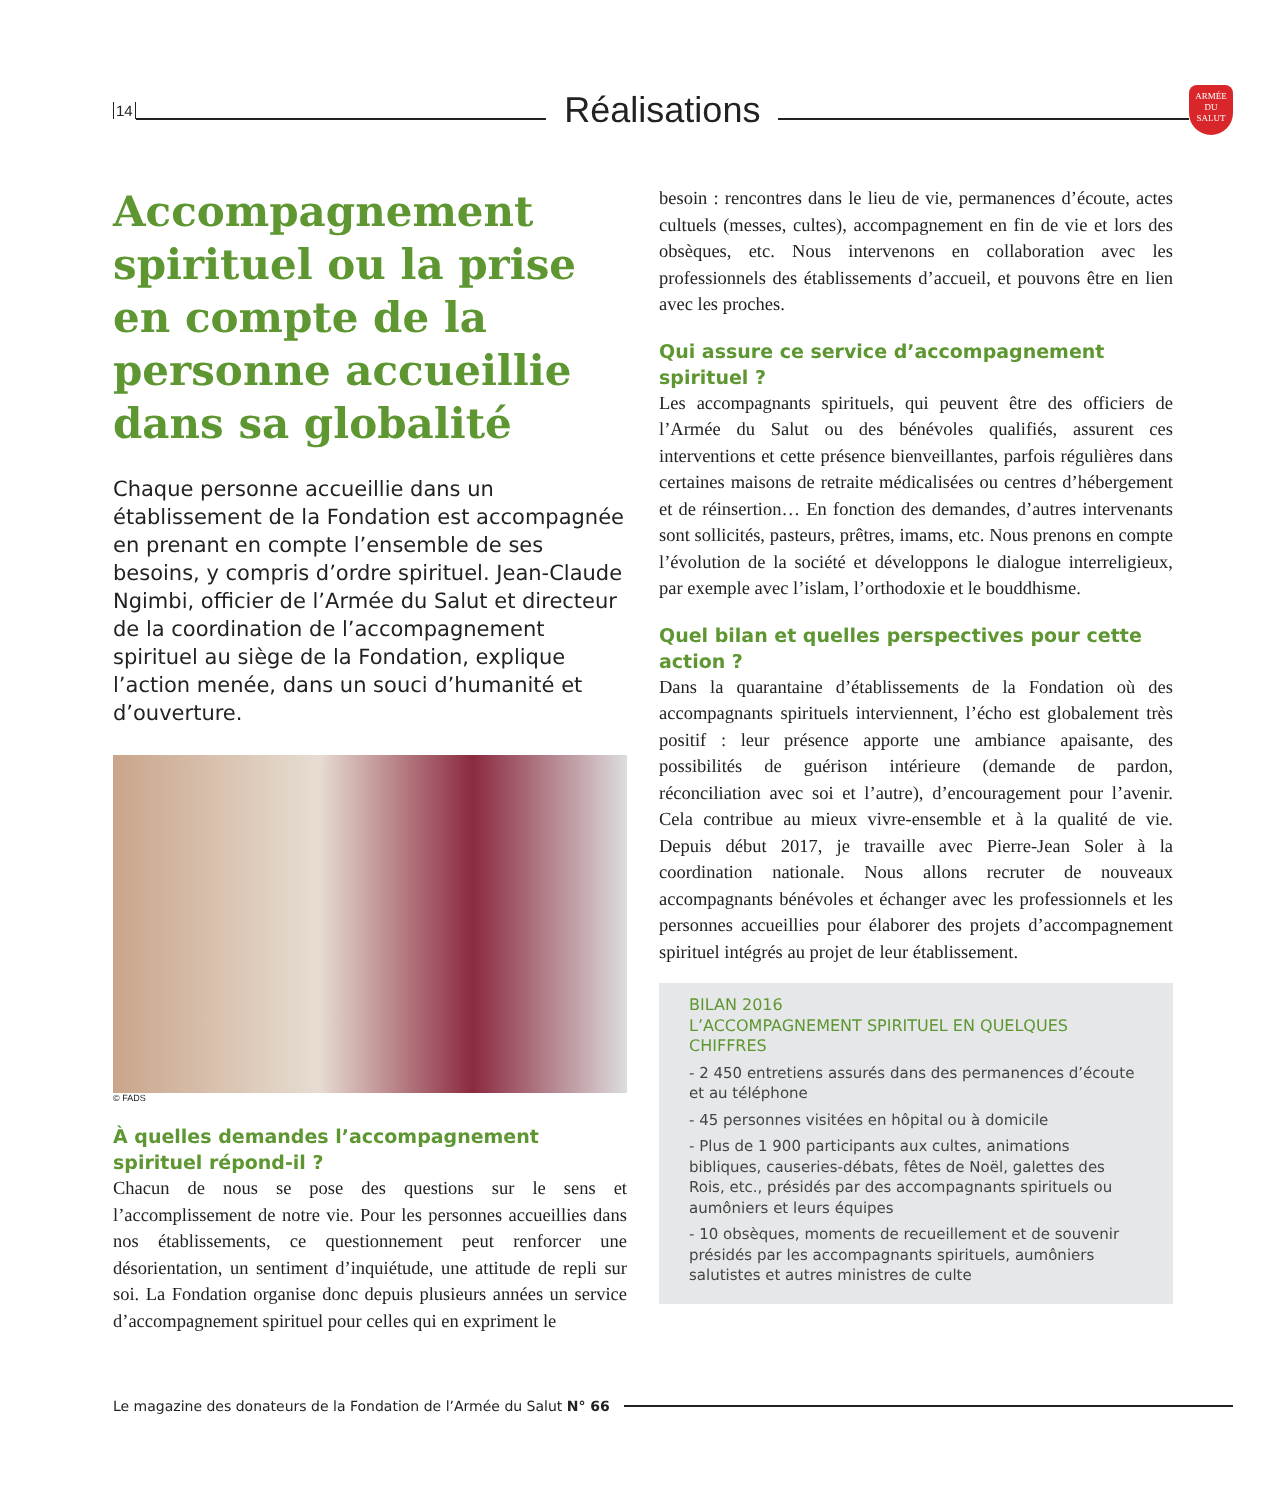14
Réalisations
ARMÉE DU SALUT
Accompagnement spirituel ou la prise en compte de la personne accueillie dans sa globalité
Chaque personne accueillie dans un établissement de la Fondation est accompagnée en prenant en compte l’ensemble de ses besoins, y compris d’ordre spirituel. Jean-Claude Ngimbi, officier de l’Armée du Salut et directeur de la coordination de l’accompagnement spirituel au siège de la Fondation, explique l’action menée, dans un souci d’humanité et d’ouverture.
© FADS
À quelles demandes l’accompagnement spirituel répond-il ?
Chacun de nous se pose des questions sur le sens et l’accomplissement de notre vie. Pour les personnes accueillies dans nos établissements, ce questionnement peut renforcer une désorientation, un sentiment d’inquiétude, une attitude de repli sur soi. La Fondation organise donc depuis plusieurs années un service d’accompagnement spirituel pour celles qui en expriment le
besoin : rencontres dans le lieu de vie, permanences d’écoute, actes cultuels (messes, cultes), accompagnement en fin de vie et lors des obsèques, etc. Nous intervenons en collaboration avec les professionnels des établissements d’accueil, et pouvons être en lien avec les proches.
Qui assure ce service d’accompagnement spirituel ?
Les accompagnants spirituels, qui peuvent être des officiers de l’Armée du Salut ou des bénévoles qualifiés, assurent ces interventions et cette présence bienveillantes, parfois régulières dans certaines maisons de retraite médicalisées ou centres d’hébergement et de réinsertion… En fonction des demandes, d’autres intervenants sont sollicités, pasteurs, prêtres, imams, etc. Nous prenons en compte l’évolution de la société et développons le dialogue interreligieux, par exemple avec l’islam, l’orthodoxie et le bouddhisme.
Quel bilan et quelles perspectives pour cette action ?
Dans la quarantaine d’établissements de la Fondation où des accompagnants spirituels interviennent, l’écho est globalement très positif : leur présence apporte une ambiance apaisante, des possibilités de guérison intérieure (demande de pardon, réconciliation avec soi et l’autre), d’encouragement pour l’avenir. Cela contribue au mieux vivre-ensemble et à la qualité de vie. Depuis début 2017, je travaille avec Pierre-Jean Soler à la coordination nationale. Nous allons recruter de nouveaux accompagnants bénévoles et échanger avec les professionnels et les personnes accueillies pour élaborer des projets d’accompagnement spirituel intégrés au projet de leur établissement.
BILAN 2016
L’ACCOMPAGNEMENT SPIRITUEL EN QUELQUES CHIFFRES
- 2 450 entretiens assurés dans des permanences d’écoute et au téléphone
- 45 personnes visitées en hôpital ou à domicile
- Plus de 1 900 participants aux cultes, animations bibliques, causeries-débats, fêtes de Noël, galettes des Rois, etc., présidés par des accompagnants spirituels ou aumôniers et leurs équipes
- 10 obsèques, moments de recueillement et de souvenir présidés par les accompagnants spirituels, aumôniers salutistes et autres ministres de culte
Le magazine des donateurs de la Fondation de l’Armée du Salut N° 66